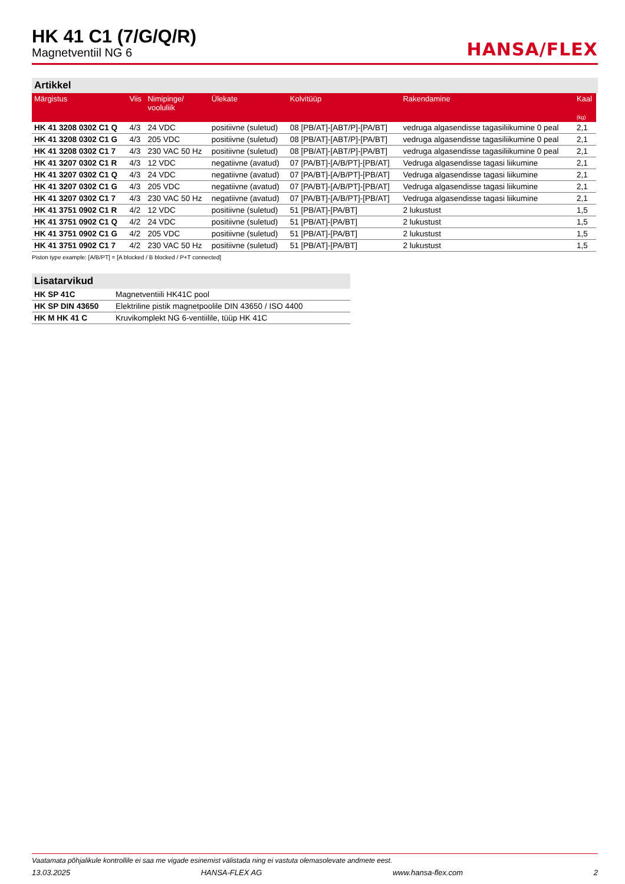HK 41 C1 (7/G/Q/R)
Magnetventiil NG 6
HANSA/FLEX
Artikkel
| Märgistus | Viis | Nimipinge/ vooluliik | Ülekate | Kolvitüüp | Rakendamine | Kaal (kg) |
| --- | --- | --- | --- | --- | --- | --- |
| HK 41 3208 0302 C1 Q | 4/3 | 24 VDC | positiivne (suletud) | 08 [PB/AT]-[ABT/P]-[PA/BT] | vedruga algasendisse tagasiliikumine 0 peal | 2,1 |
| HK 41 3208 0302 C1 G | 4/3 | 205 VDC | positiivne (suletud) | 08 [PB/AT]-[ABT/P]-[PA/BT] | vedruga algasendisse tagasiliikumine 0 peal | 2,1 |
| HK 41 3208 0302 C1 7 | 4/3 | 230 VAC 50 Hz | positiivne (suletud) | 08 [PB/AT]-[ABT/P]-[PA/BT] | vedruga algasendisse tagasiliikumine 0 peal | 2,1 |
| HK 41 3207 0302 C1 R | 4/3 | 12 VDC | negatiivne (avatud) | 07 [PA/BT]-[A/B/PT]-[PB/AT] | Vedruga algasendisse tagasi liikumine | 2,1 |
| HK 41 3207 0302 C1 Q | 4/3 | 24 VDC | negatiivne (avatud) | 07 [PA/BT]-[A/B/PT]-[PB/AT] | Vedruga algasendisse tagasi liikumine | 2,1 |
| HK 41 3207 0302 C1 G | 4/3 | 205 VDC | negatiivne (avatud) | 07 [PA/BT]-[A/B/PT]-[PB/AT] | Vedruga algasendisse tagasi liikumine | 2,1 |
| HK 41 3207 0302 C1 7 | 4/3 | 230 VAC 50 Hz | negatiivne (avatud) | 07 [PA/BT]-[A/B/PT]-[PB/AT] | Vedruga algasendisse tagasi liikumine | 2,1 |
| HK 41 3751 0902 C1 R | 4/2 | 12 VDC | positiivne (suletud) | 51 [PB/AT]-[PA/BT] | 2 lukustust | 1,5 |
| HK 41 3751 0902 C1 Q | 4/2 | 24 VDC | positiivne (suletud) | 51 [PB/AT]-[PA/BT] | 2 lukustust | 1,5 |
| HK 41 3751 0902 C1 G | 4/2 | 205 VDC | positiivne (suletud) | 51 [PB/AT]-[PA/BT] | 2 lukustust | 1,5 |
| HK 41 3751 0902 C1 7 | 4/2 | 230 VAC 50 Hz | positiivne (suletud) | 51 [PB/AT]-[PA/BT] | 2 lukustust | 1,5 |
Piston type example: [A/B/PT] = [A blocked / B blocked / P+T connected]
Lisatarvikud
| HK SP 41C | Magnetventiili HK41C pool |
| HK SP DIN 43650 | Elektriline pistik magnetpoolile DIN 43650 / ISO 4400 |
| HK M HK 41 C | Kruvikomplekt NG 6-ventiilile, tüüp HK 41C |
Vaatamata põhjalikule kontrollile ei saa me vigade esinemist välistada ning ei vastuta olemasolevate andmete eest.
13.03.2025 HANSA-FLEX AG www.hansa-flex.com 2